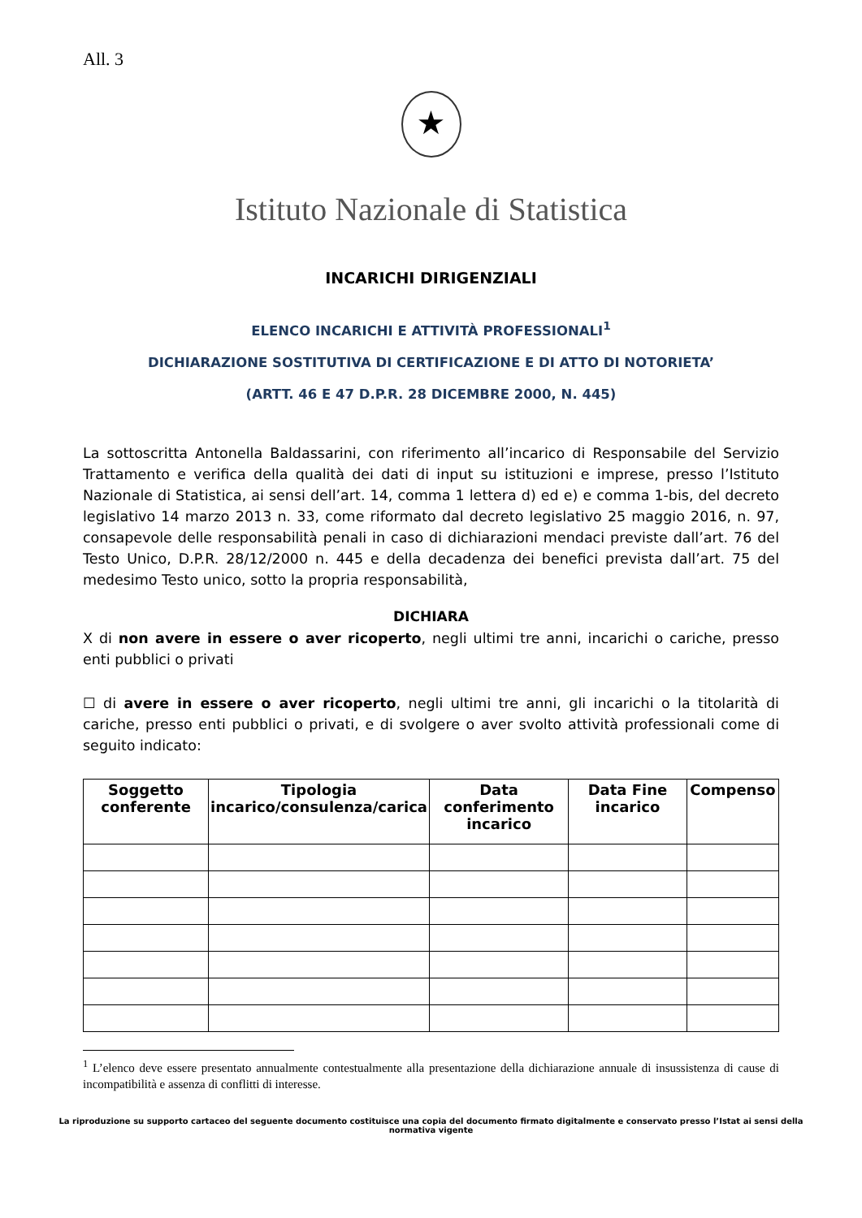All. 3
★
Istituto Nazionale di Statistica
INCARICHI DIRIGENZIALI
ELENCO INCARICHI E ATTIVITÀ PROFESSIONALI<sup>1</sup>
DICHIARAZIONE SOSTITUTIVA DI CERTIFICAZIONE E DI ATTO DI NOTORIETA’
(ARTT. 46 E 47 D.P.R. 28 DICEMBRE 2000, N. 445)
La sottoscritta Antonella Baldassarini, con riferimento all’incarico di Responsabile del Servizio Trattamento e verifica della qualità dei dati di input su istituzioni e imprese, presso l’Istituto Nazionale di Statistica, ai sensi dell’art. 14, comma 1 lettera d) ed e) e comma 1-bis, del decreto legislativo 14 marzo 2013 n. 33, come riformato dal decreto legislativo 25 maggio 2016, n. 97, consapevole delle responsabilità penali in caso di dichiarazioni mendaci previste dall’art. 76 del Testo Unico, D.P.R. 28/12/2000 n. 445 e della decadenza dei benefici prevista dall’art. 75 del medesimo Testo unico, sotto la propria responsabilità,
DICHIARA
X di non avere in essere o aver ricoperto, negli ultimi tre anni, incarichi o cariche, presso enti pubblici o privati
☐ di avere in essere o aver ricoperto, negli ultimi tre anni, gli incarichi o la titolarità di cariche, presso enti pubblici o privati, e di svolgere o aver svolto attività professionali come di seguito indicato:
| Soggetto conferente | Tipologia incarico/consulenza/carica | Data conferimento incarico | Data Fine incarico | Compenso |
| --- | --- | --- | --- | --- |
<sup>1</sup> L’elenco deve essere presentato annualmente contestualmente alla presentazione della dichiarazione annuale di insussistenza di cause di incompatibilità e assenza di conflitti di interesse.
La riproduzione su supporto cartaceo del seguente documento costituisce una copia del documento firmato digitalmente e conservato presso l’Istat ai sensi della normativa vigente